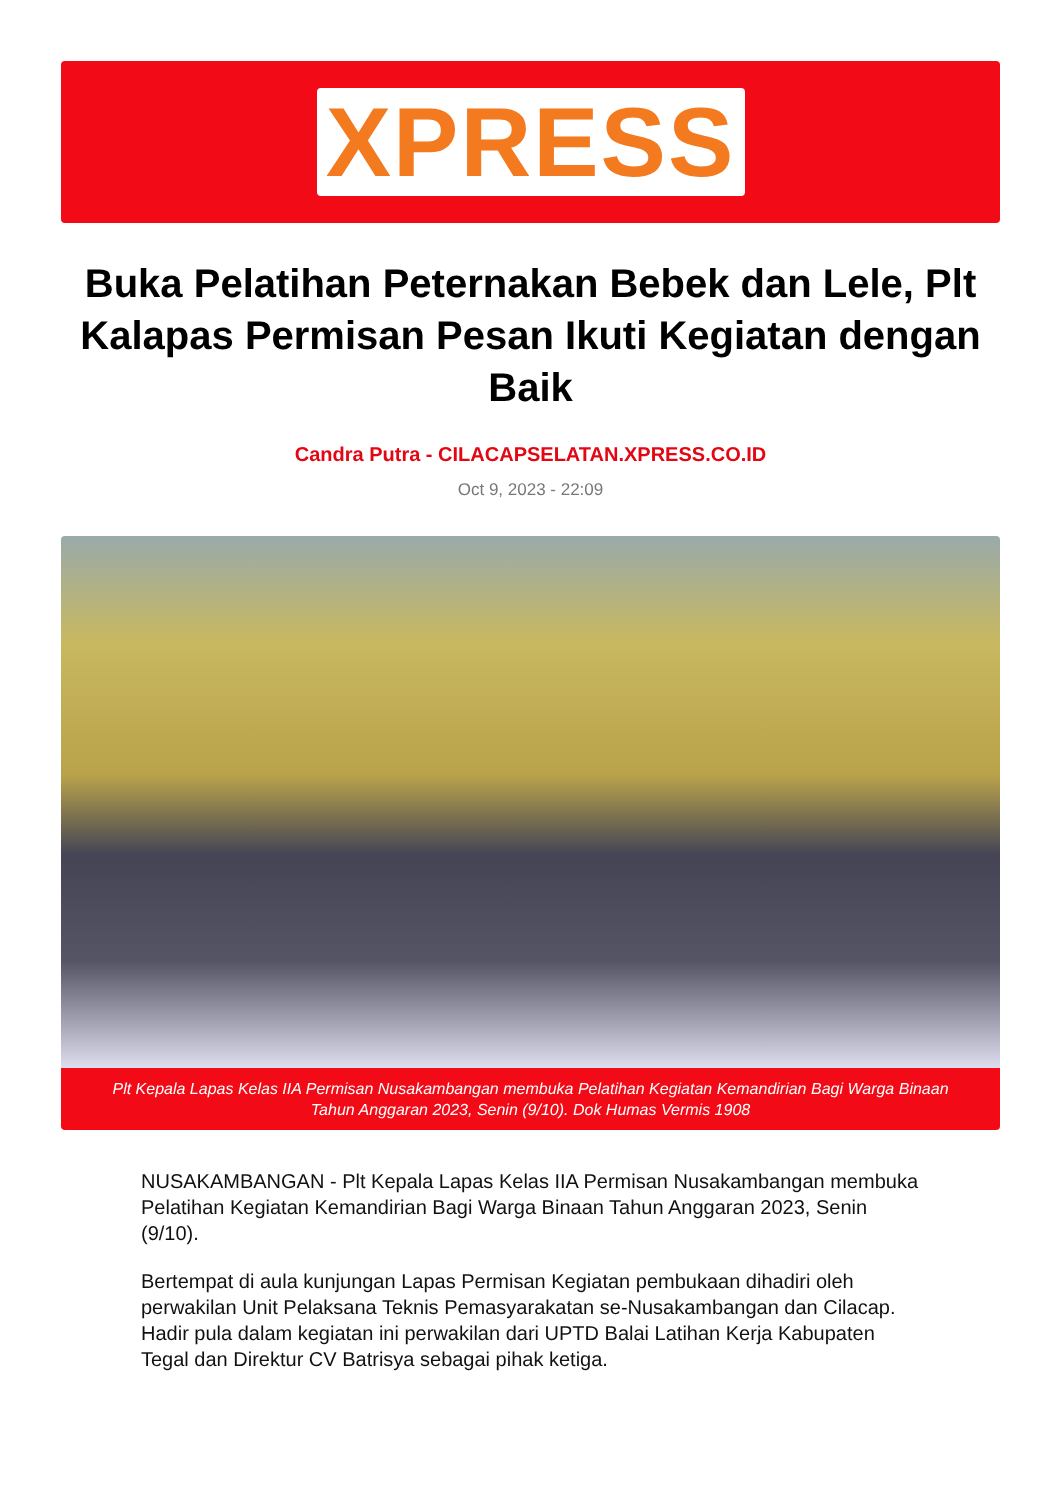XPRESS
Buka Pelatihan Peternakan Bebek dan Lele, Plt Kalapas Permisan Pesan Ikuti Kegiatan dengan Baik
Candra Putra - CILACAPSELATAN.XPRESS.CO.ID
Oct 9, 2023 - 22:09
Plt Kepala Lapas Kelas IIA Permisan Nusakambangan membuka Pelatihan Kegiatan Kemandirian Bagi Warga Binaan Tahun Anggaran 2023, Senin (9/10). Dok Humas Vermis 1908
NUSAKAMBANGAN - Plt Kepala Lapas Kelas IIA Permisan Nusakambangan membuka Pelatihan Kegiatan Kemandirian Bagi Warga Binaan Tahun Anggaran 2023, Senin (9/10).
Bertempat di aula kunjungan Lapas Permisan Kegiatan pembukaan dihadiri oleh perwakilan Unit Pelaksana Teknis Pemasyarakatan se-Nusakambangan dan Cilacap. Hadir pula dalam kegiatan ini perwakilan dari UPTD Balai Latihan Kerja Kabupaten Tegal dan Direktur CV Batrisya sebagai pihak ketiga.